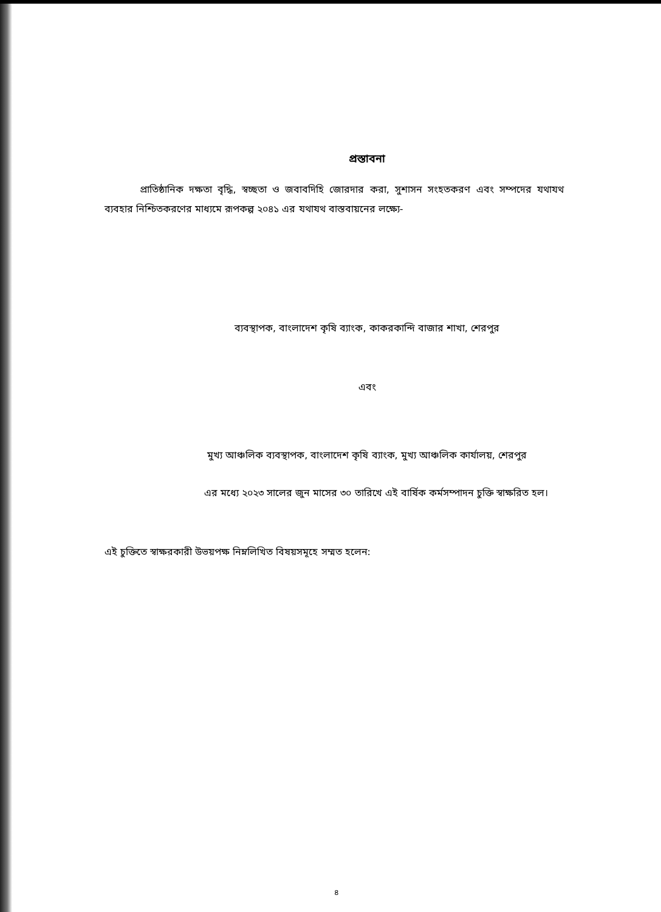প্রস্তাবনা
প্রাতিষ্ঠানিক দক্ষতা বৃদ্ধি, স্বচ্ছতা ও জবাবদিহি জোরদার করা, সুশাসন সংহতকরণ এবং সম্পদের যথাযথ ব্যবহার নিশ্চিতকরণের মাধ্যমে রূপকল্প ২০৪১ এর যথাযথ বাস্তবায়নের লক্ষ্যে-
ব্যবস্থাপক, বাংলাদেশ কৃষি ব্যাংক, কাকরকান্দি বাজার শাখা, শেরপুর
এবং
মুখ্য আঞ্চলিক ব্যবস্থাপক, বাংলাদেশ কৃষি ব্যাংক, মুখ্য আঞ্চলিক কার্যালয়, শেরপুর
এর মধ্যে ২০২৩ সালের জুন মাসের ৩০ তারিখে এই বার্ষিক কর্মসম্পাদন চুক্তি স্বাক্ষরিত হল।
এই চুক্তিতে স্বাক্ষরকারী উভয়পক্ষ নিম্নলিখিত বিষয়সমূহে সম্মত হলেন:
৪